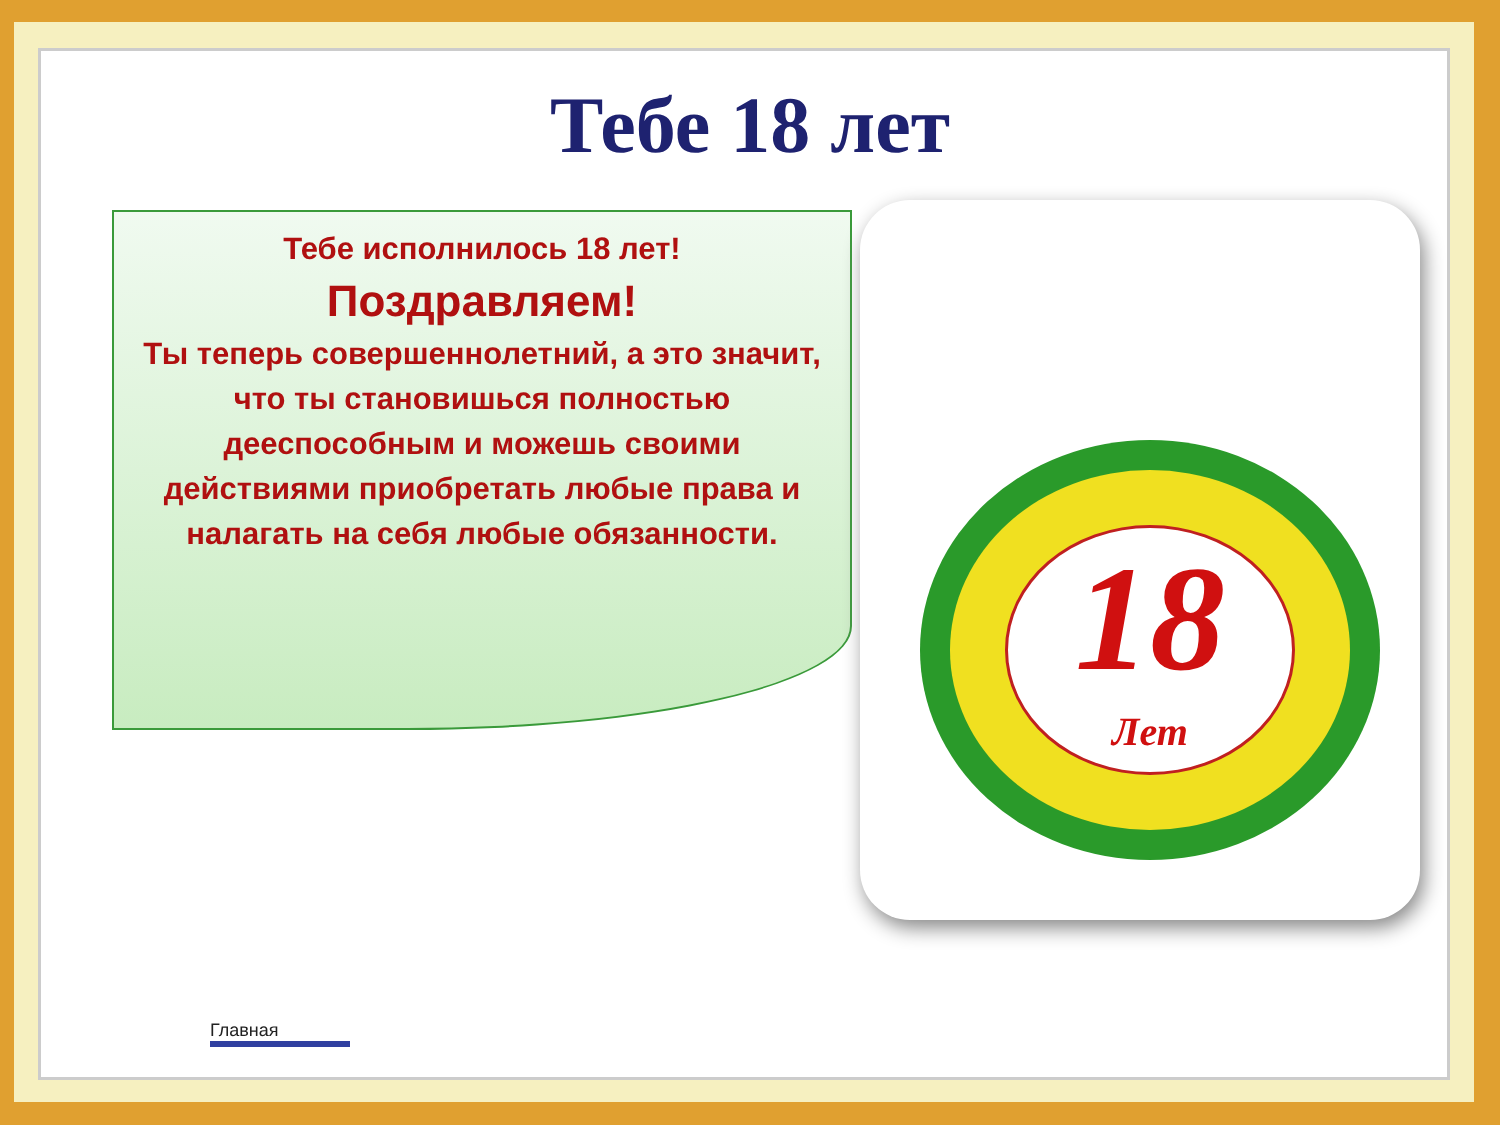Тебе 18 лет
Тебе исполнилось 18 лет!
Поздравляем!
Ты теперь совершеннолетний, а это значит, что ты становишься полностью дееспособным и можешь своими действиями приобретать любые права и налагать на себя любые обязанности.
18
Лет
Главная